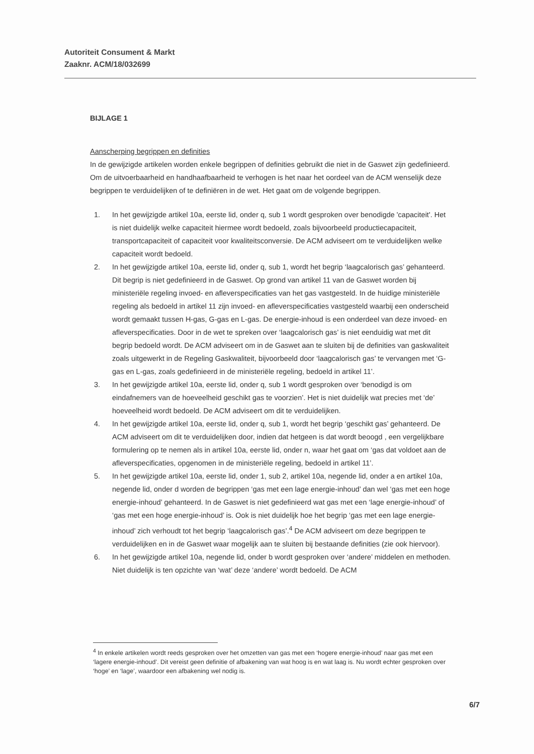Autoriteit Consument & Markt
Zaaknr. ACM/18/032699
BIJLAGE 1
Aanscherping begrippen en definities
In de gewijzigde artikelen worden enkele begrippen of definities gebruikt die niet in de Gaswet zijn gedefinieerd. Om de uitvoerbaarheid en handhaafbaarheid te verhogen is het naar het oordeel van de ACM wenselijk deze begrippen te verduidelijken of te definiëren in de wet. Het gaat om de volgende begrippen.
1. In het gewijzigde artikel 10a, eerste lid, onder q, sub 1 wordt gesproken over benodigde 'capaciteit'. Het is niet duidelijk welke capaciteit hiermee wordt bedoeld, zoals bijvoorbeeld productiecapaciteit, transportcapaciteit of capaciteit voor kwaliteitsconversie. De ACM adviseert om te verduidelijken welke capaciteit wordt bedoeld.
2. In het gewijzigde artikel 10a, eerste lid, onder q, sub 1, wordt het begrip ‘laagcalorisch gas’ gehanteerd. Dit begrip is niet gedefinieerd in de Gaswet. Op grond van artikel 11 van de Gaswet worden bij ministeriële regeling invoed- en afleverspecificaties van het gas vastgesteld. In de huidige ministeriële regeling als bedoeld in artikel 11 zijn invoed- en afleverspecificaties vastgesteld waarbij een onderscheid wordt gemaakt tussen H-gas, G-gas en L-gas. De energie-inhoud is een onderdeel van deze invoed- en afleverspecificaties. Door in de wet te spreken over ‘laagcalorisch gas’ is niet eenduidig wat met dit begrip bedoeld wordt. De ACM adviseert om in de Gaswet aan te sluiten bij de definities van gaskwaliteit zoals uitgewerkt in de Regeling Gaskwaliteit, bijvoorbeeld door ‘laagcalorisch gas’ te vervangen met ‘G-gas en L-gas, zoals gedefinieerd in de ministeriële regeling, bedoeld in artikel 11’.
3. In het gewijzigde artikel 10a, eerste lid, onder q, sub 1 wordt gesproken over ‘benodigd is om eindafnemers van de hoeveelheid geschikt gas te voorzien’. Het is niet duidelijk wat precies met ‘de’ hoeveelheid wordt bedoeld. De ACM adviseert om dit te verduidelijken.
4. In het gewijzigde artikel 10a, eerste lid, onder q, sub 1, wordt het begrip ‘geschikt gas’ gehanteerd. De ACM adviseert om dit te verduidelijken door, indien dat hetgeen is dat wordt beoogd , een vergelijkbare formulering op te nemen als in artikel 10a, eerste lid, onder n, waar het gaat om ‘gas dat voldoet aan de afleverspecificaties, opgenomen in de ministeriële regeling, bedoeld in artikel 11’.
5. In het gewijzigde artikel 10a, eerste lid, onder 1, sub 2, artikel 10a, negende lid, onder a en artikel 10a, negende lid, onder d worden de begrippen ‘gas met een lage energie-inhoud’ dan wel ‘gas met een hoge energie-inhoud’ gehanteerd. In de Gaswet is niet gedefinieerd wat gas met een ‘lage energie-inhoud’ of ‘gas met een hoge energie-inhoud’ is. Ook is niet duidelijk hoe het begrip ‘gas met een lage energie-inhoud’ zich verhoudt tot het begrip ‘laagcalorisch gas’.<sup>4</sup> De ACM adviseert om deze begrippen te verduidelijken en in de Gaswet waar mogelijk aan te sluiten bij bestaande definities (zie ook hiervoor).
6. In het gewijzigde artikel 10a, negende lid, onder b wordt gesproken over ‘andere’ middelen en methoden. Niet duidelijk is ten opzichte van ‘wat’ deze ‘andere’ wordt bedoeld. De ACM
<sup>4</sup> In enkele artikelen wordt reeds gesproken over het omzetten van gas met een ‘hogere energie-inhoud’ naar gas met een ‘lagere energie-inhoud’. Dit vereist geen definitie of afbakening van wat hoog is en wat laag is. Nu wordt echter gesproken over ‘hoge’ en ‘lage’, waardoor een afbakening wel nodig is.
6/7